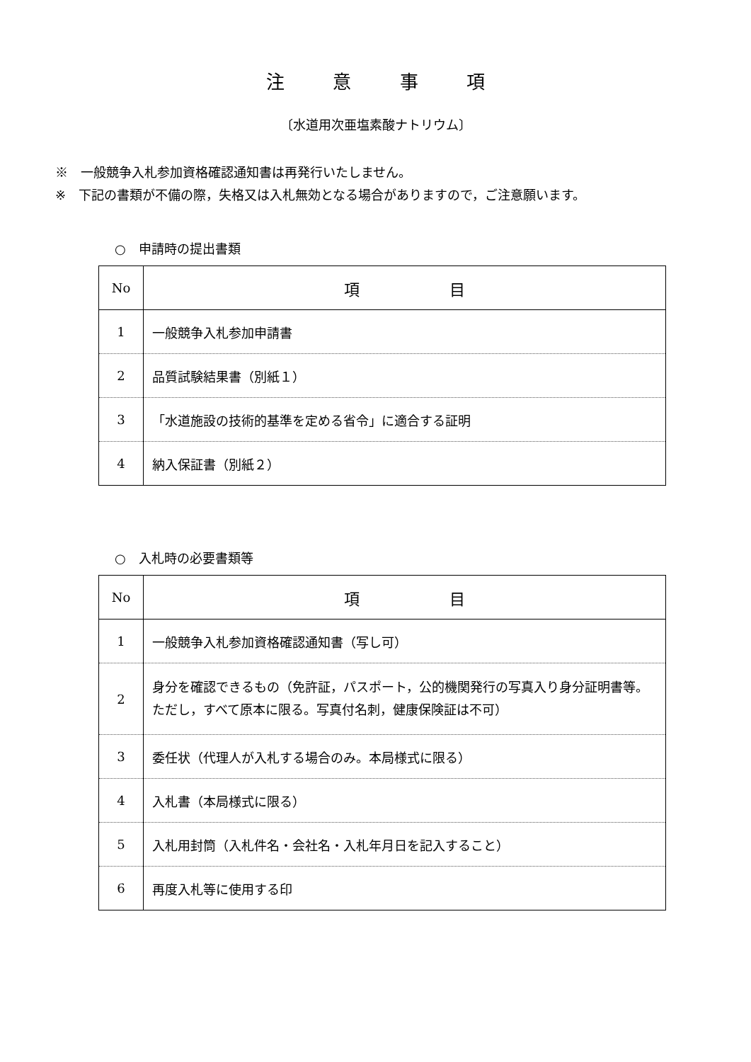注 意 事 項
〔水道用次亜塩素酸ナトリウム〕
※　一般競争入札参加資格確認通知書は再発行いたしません。
※　下記の書類が不備の際，失格又は入札無効となる場合がありますので，ご注意願います。
○　申請時の提出書類
| No | 項 目 |
| --- | --- |
| 1 | 一般競争入札参加申請書 |
| 2 | 品質試験結果書（別紙１） |
| 3 | 「水道施設の技術的基準を定める省令」に適合する証明 |
| 4 | 納入保証書（別紙２） |
○　入札時の必要書類等
| No | 項 目 |
| --- | --- |
| 1 | 一般競争入札参加資格確認通知書（写し可） |
| 2 | 身分を確認できるもの（免許証，パスポート，公的機関発行の写真入り身分証明書等。ただし，すべて原本に限る。写真付名刺，健康保険証は不可） |
| 3 | 委任状（代理人が入札する場合のみ。本局様式に限る） |
| 4 | 入札書（本局様式に限る） |
| 5 | 入札用封筒（入札件名・会社名・入札年月日を記入すること） |
| 6 | 再度入札等に使用する印 |